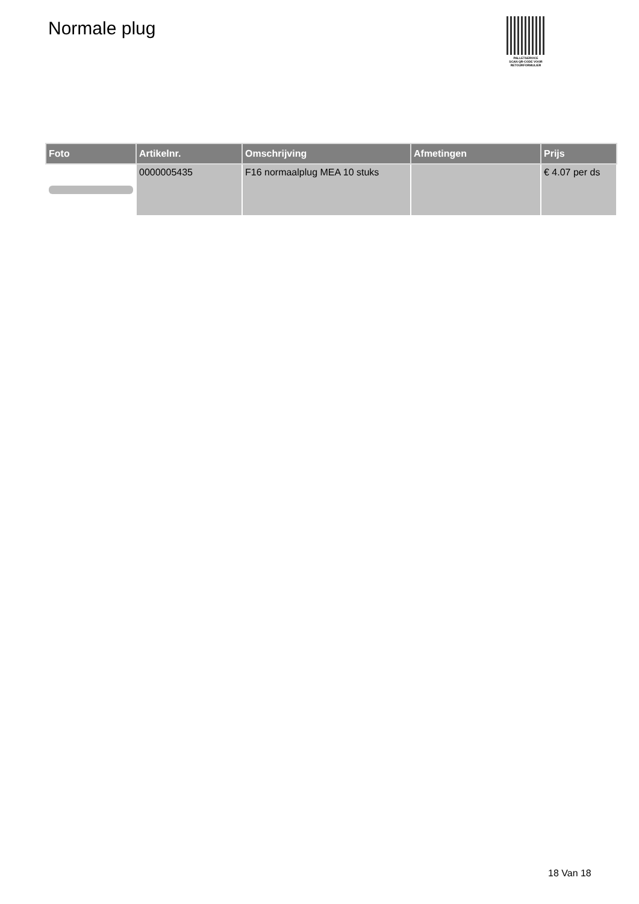Normale plug
PALLETSERVICE
SCAN QR-CODE VOOR
RETOURFORMULIER
| Foto | Artikelnr. | Omschrijving | Afmetingen | Prijs |
| --- | --- | --- | --- | --- |
| | 0000005435 | F16 normaalplug MEA 10 stuks | | € 4.07 per ds |
18 Van 18